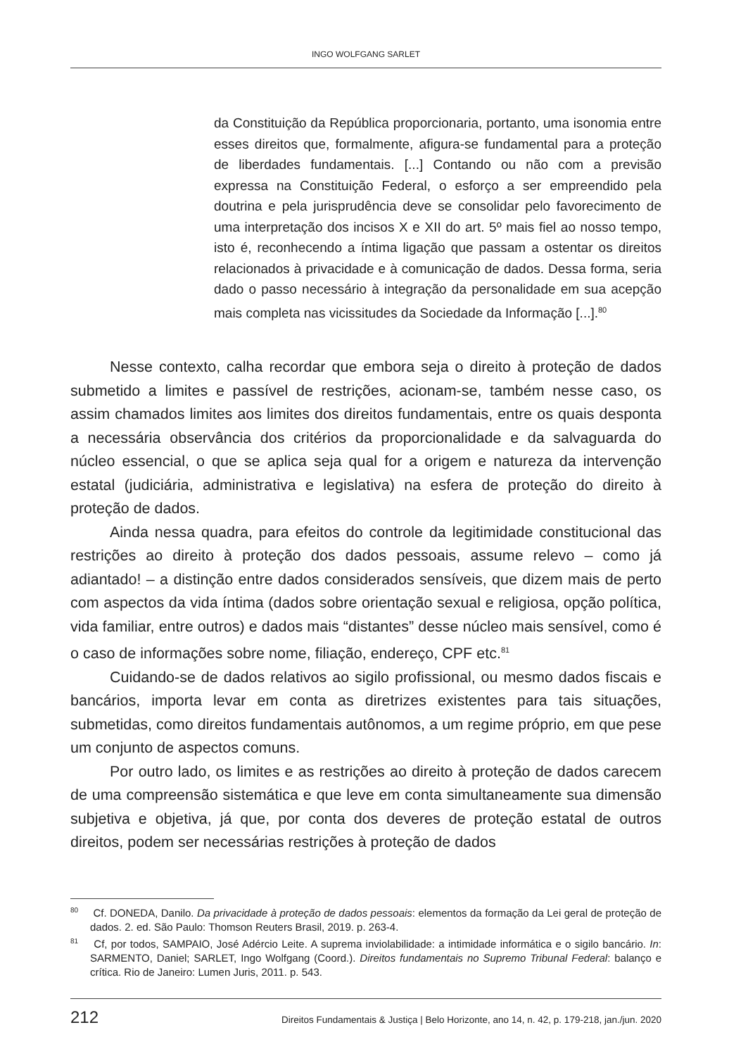INGO WOLFGANG SARLET
da Constituição da República proporcionaria, portanto, uma isonomia entre esses direitos que, formalmente, afigura-se fundamental para a proteção de liberdades fundamentais. [...] Contando ou não com a previsão expressa na Constituição Federal, o esforço a ser empreendido pela doutrina e pela jurisprudência deve se consolidar pelo favorecimento de uma interpretação dos incisos X e XII do art. 5º mais fiel ao nosso tempo, isto é, reconhecendo a íntima ligação que passam a ostentar os direitos relacionados à privacidade e à comunicação de dados. Dessa forma, seria dado o passo necessário à integração da personalidade em sua acepção mais completa nas vicissitudes da Sociedade da Informação [...].<sup>80</sup>
Nesse contexto, calha recordar que embora seja o direito à proteção de dados submetido a limites e passível de restrições, acionam-se, também nesse caso, os assim chamados limites aos limites dos direitos fundamentais, entre os quais desponta a necessária observância dos critérios da proporcionalidade e da salvaguarda do núcleo essencial, o que se aplica seja qual for a origem e natureza da intervenção estatal (judiciária, administrativa e legislativa) na esfera de proteção do direito à proteção de dados.
Ainda nessa quadra, para efeitos do controle da legitimidade constitucional das restrições ao direito à proteção dos dados pessoais, assume relevo – como já adiantado! – a distinção entre dados considerados sensíveis, que dizem mais de perto com aspectos da vida íntima (dados sobre orientação sexual e religiosa, opção política, vida familiar, entre outros) e dados mais “distantes” desse núcleo mais sensível, como é o caso de informações sobre nome, filiação, endereço, CPF etc.<sup>81</sup>
Cuidando-se de dados relativos ao sigilo profissional, ou mesmo dados fiscais e bancários, importa levar em conta as diretrizes existentes para tais situações, submetidas, como direitos fundamentais autônomos, a um regime próprio, em que pese um conjunto de aspectos comuns.
Por outro lado, os limites e as restrições ao direito à proteção de dados carecem de uma compreensão sistemática e que leve em conta simultaneamente sua dimensão subjetiva e objetiva, já que, por conta dos deveres de proteção estatal de outros direitos, podem ser necessárias restrições à proteção de dados
<sup>80</sup> Cf. DONEDA, Danilo. Da privacidade à proteção de dados pessoais: elementos da formação da Lei geral de proteção de dados. 2. ed. São Paulo: Thomson Reuters Brasil, 2019. p. 263-4.
<sup>81</sup> Cf, por todos, SAMPAIO, José Adércio Leite. A suprema inviolabilidade: a intimidade informática e o sigilo bancário. In: SARMENTO, Daniel; SARLET, Ingo Wolfgang (Coord.). Direitos fundamentais no Supremo Tribunal Federal: balanço e crítica. Rio de Janeiro: Lumen Juris, 2011. p. 543.
212 Direitos Fundamentais & Justiça | Belo Horizonte, ano 14, n. 42, p. 179-218, jan./jun. 2020